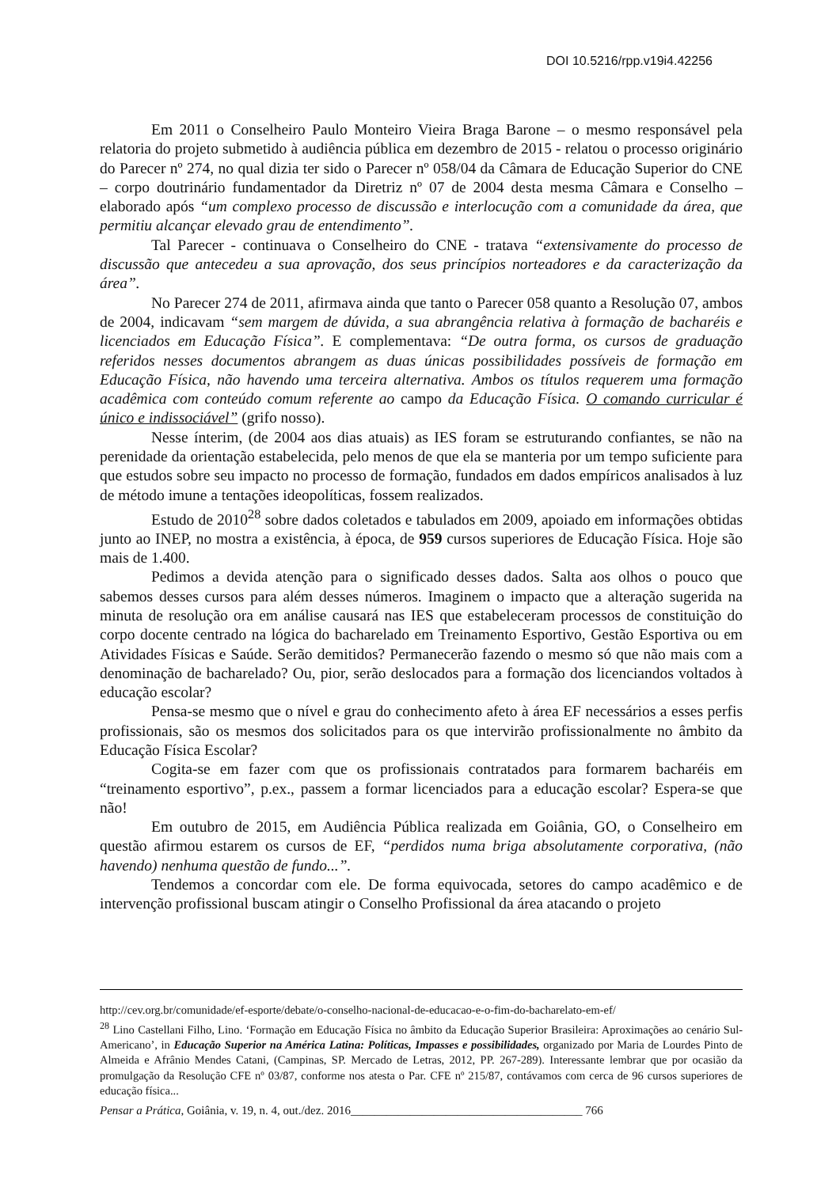DOI 10.5216/rpp.v19i4.42256
Em 2011 o Conselheiro Paulo Monteiro Vieira Braga Barone – o mesmo responsável pela relatoria do projeto submetido à audiência pública em dezembro de 2015 - relatou o processo originário do Parecer nº 274, no qual dizia ter sido o Parecer nº 058/04 da Câmara de Educação Superior do CNE – corpo doutrinário fundamentador da Diretriz nº 07 de 2004 desta mesma Câmara e Conselho – elaborado após “um complexo processo de discussão e interlocução com a comunidade da área, que permitiu alcançar elevado grau de entendimento”.
Tal Parecer - continuava o Conselheiro do CNE - tratava “extensivamente do processo de discussão que antecedeu a sua aprovação, dos seus princípios norteadores e da caracterização da área”.
No Parecer 274 de 2011, afirmava ainda que tanto o Parecer 058 quanto a Resolução 07, ambos de 2004, indicavam “sem margem de dúvida, a sua abrangência relativa à formação de bacharéis e licenciados em Educação Física”. E complementava: “De outra forma, os cursos de graduação referidos nesses documentos abrangem as duas únicas possibilidades possíveis de formação em Educação Física, não havendo uma terceira alternativa. Ambos os títulos requerem uma formação acadêmica com conteúdo comum referente ao campo da Educação Física. O comando curricular é único e indissociável” (grifo nosso).
Nesse ínterim, (de 2004 aos dias atuais) as IES foram se estruturando confiantes, se não na perenidade da orientação estabelecida, pelo menos de que ela se manteria por um tempo suficiente para que estudos sobre seu impacto no processo de formação, fundados em dados empíricos analisados à luz de método imune a tentações ideopolíticas, fossem realizados.
Estudo de 2010<sup>28</sup> sobre dados coletados e tabulados em 2009, apoiado em informações obtidas junto ao INEP, no mostra a existência, à época, de 959 cursos superiores de Educação Física. Hoje são mais de 1.400.
Pedimos a devida atenção para o significado desses dados. Salta aos olhos o pouco que sabemos desses cursos para além desses números. Imaginem o impacto que a alteração sugerida na minuta de resolução ora em análise causará nas IES que estabeleceram processos de constituição do corpo docente centrado na lógica do bacharelado em Treinamento Esportivo, Gestão Esportiva ou em Atividades Físicas e Saúde. Serão demitidos? Permanecerão fazendo o mesmo só que não mais com a denominação de bacharelado? Ou, pior, serão deslocados para a formação dos licenciandos voltados à educação escolar?
Pensa-se mesmo que o nível e grau do conhecimento afeto à área EF necessários a esses perfis profissionais, são os mesmos dos solicitados para os que intervirão profissionalmente no âmbito da Educação Física Escolar?
Cogita-se em fazer com que os profissionais contratados para formarem bacharéis em “treinamento esportivo”, p.ex., passem a formar licenciados para a educação escolar? Espera-se que não!
Em outubro de 2015, em Audiência Pública realizada em Goiânia, GO, o Conselheiro em questão afirmou estarem os cursos de EF, “perdidos numa briga absolutamente corporativa, (não havendo) nenhuma questão de fundo...”.
Tendemos a concordar com ele. De forma equivocada, setores do campo acadêmico e de intervenção profissional buscam atingir o Conselho Profissional da área atacando o projeto
http://cev.org.br/comunidade/ef-esporte/debate/o-conselho-nacional-de-educacao-e-o-fim-do-bacharelato-em-ef/
<sup>28</sup> Lino Castellani Filho, Lino. ‘Formação em Educação Física no âmbito da Educação Superior Brasileira: Aproximações ao cenário Sul-Americano’, in Educação Superior na América Latina: Políticas, Impasses e possibilidades, organizado por Maria de Lourdes Pinto de Almeida e Afrânio Mendes Catani, (Campinas, SP. Mercado de Letras, 2012, PP. 267-289). Interessante lembrar que por ocasião da promulgação da Resolução CFE nº 03/87, conforme nos atesta o Par. CFE nº 215/87, contávamos com cerca de 96 cursos superiores de educação física...
Pensar a Prática, Goiânia, v. 19, n. 4, out./dez. 2016_______________________________________ 766